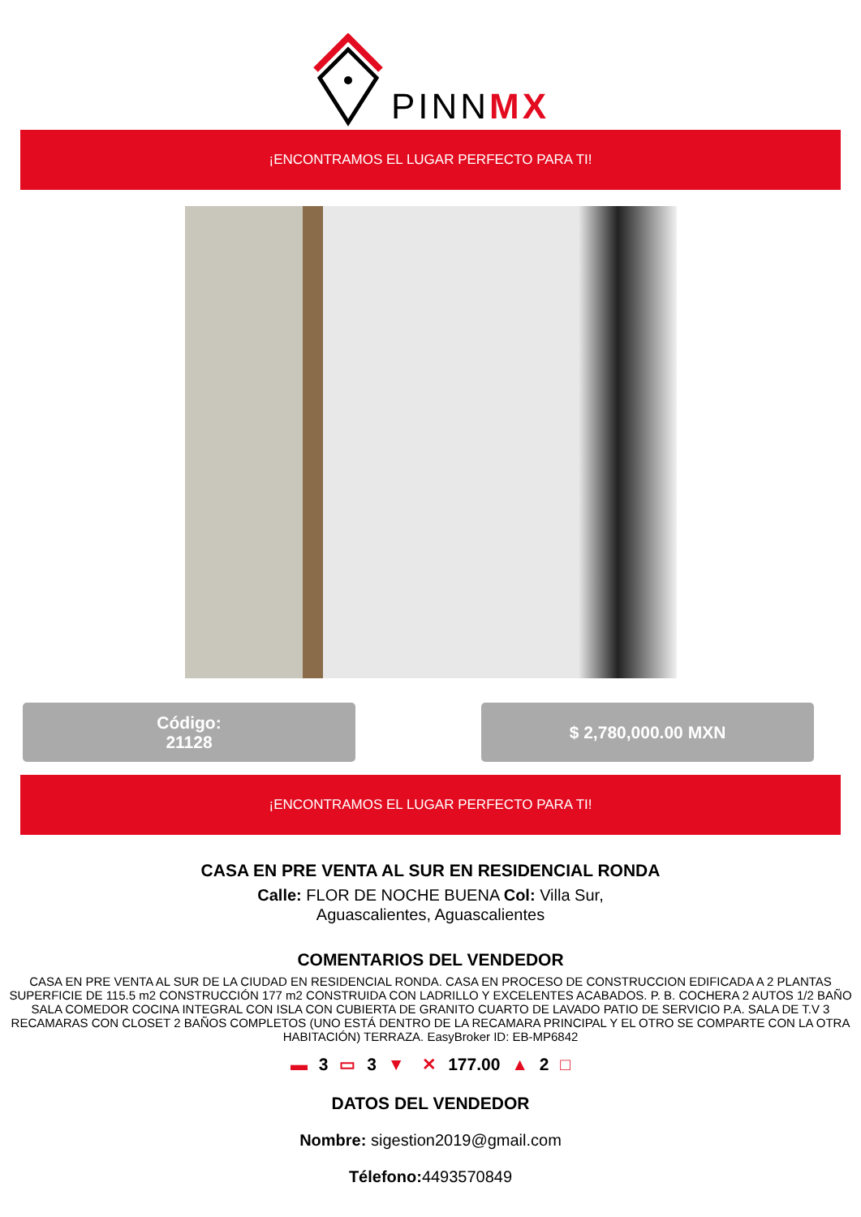PINNMX
¡ENCONTRAMOS EL LUGAR PERFECTO PARA TI!
Código:
21128
$ 2,780,000.00 MXN
¡ENCONTRAMOS EL LUGAR PERFECTO PARA TI!
CASA EN PRE VENTA AL SUR EN RESIDENCIAL RONDA
Calle: FLOR DE NOCHE BUENA Col: Villa Sur,
Aguascalientes, Aguascalientes
COMENTARIOS DEL VENDEDOR
CASA EN PRE VENTA AL SUR DE LA CIUDAD EN RESIDENCIAL RONDA. CASA EN PROCESO DE CONSTRUCCION EDIFICADA A 2 PLANTAS SUPERFICIE DE 115.5 m2 CONSTRUCCIÓN 177 m2 CONSTRUIDA CON LADRILLO Y EXCELENTES ACABADOS. P. B. COCHERA 2 AUTOS 1/2 BAÑO SALA COMEDOR COCINA INTEGRAL CON ISLA CON CUBIERTA DE GRANITO CUARTO DE LAVADO PATIO DE SERVICIO P.A. SALA DE T.V 3 RECAMARAS CON CLOSET 2 BAÑOS COMPLETOS (UNO ESTÁ DENTRO DE LA RECAMARA PRINCIPAL Y EL OTRO SE COMPARTE CON LA OTRA HABITACIÓN) TERRAZA. EasyBroker ID: EB-MP6842
▬ 3 ▭ 3 ▼ ✕ 177.00 ▲ 2 □
DATOS DEL VENDEDOR
Nombre: sigestion2019@gmail.com
Télefono: 4493570849